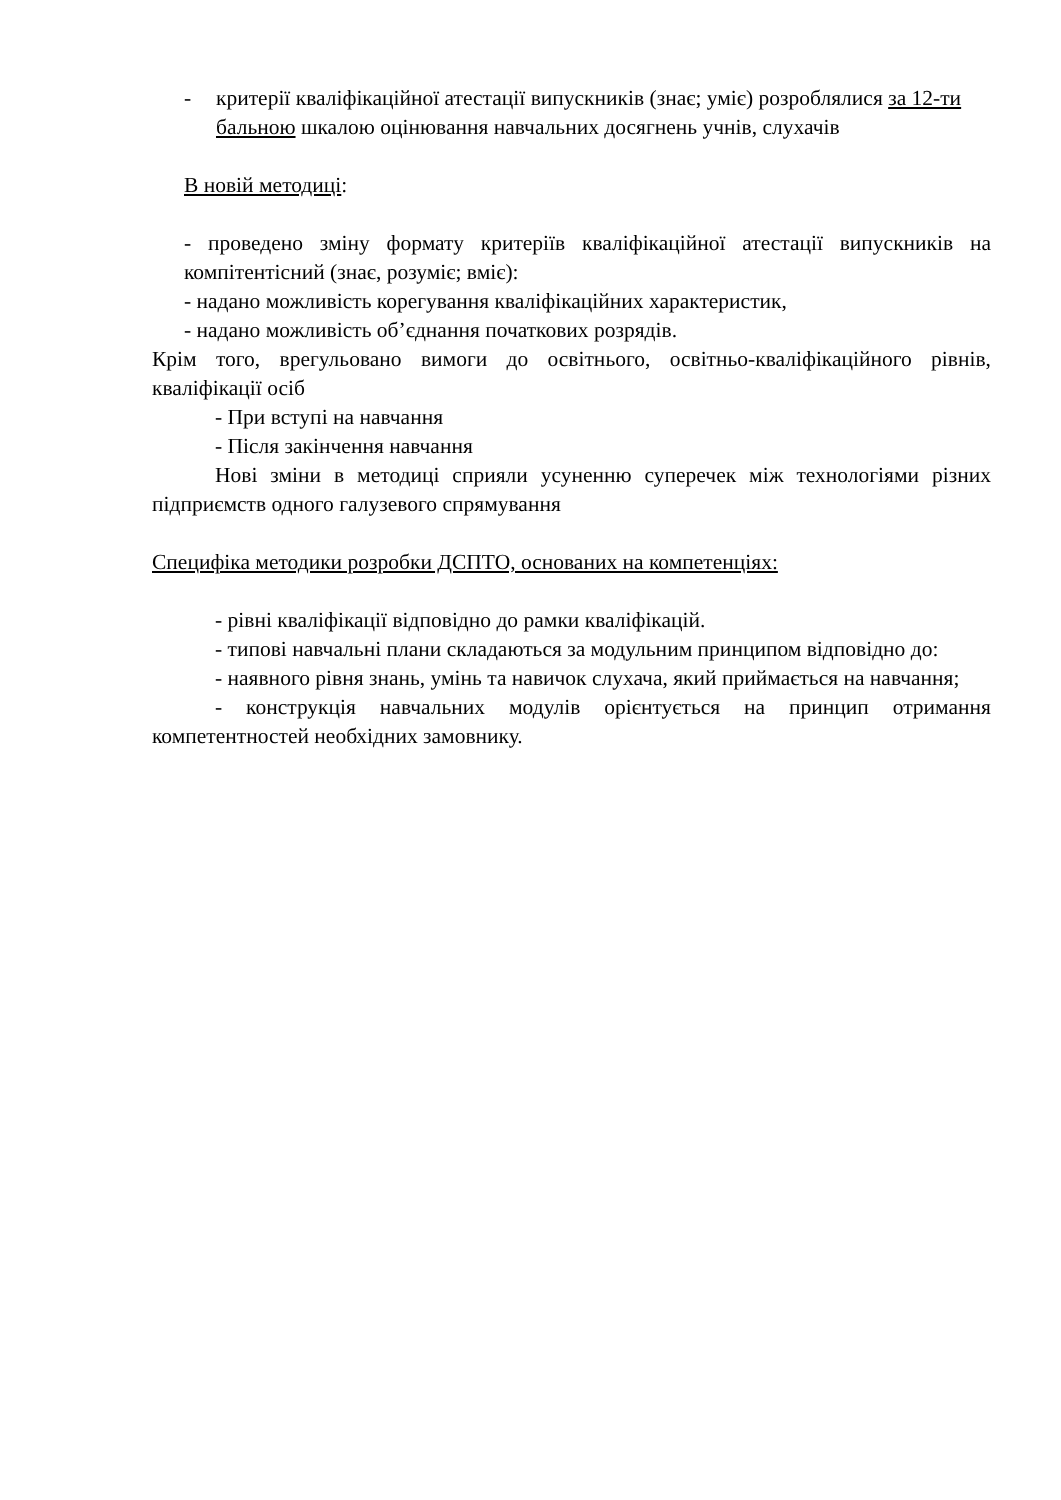- критерії кваліфікаційної атестації випускників (знає; уміє) розроблялися за 12-ти бальною шкалою оцінювання навчальних досягнень учнів, слухачів
В новій методиці:
- проведено зміну формату критеріїв кваліфікаційної атестації випускників на компітентісний (знає, розуміє; вміє):
- надано можливість корегування кваліфікаційних характеристик,
- надано можливість об’єднання початкових розрядів.
Крім того, врегульовано вимоги до освітнього, освітньо-кваліфікаційного рівнів, кваліфікації осіб
- При вступі на навчання
- Після закінчення навчання
Нові зміни в методиці сприяли усуненню суперечек між технологіями різних підприємств одного галузевого спрямування
Специфіка методики розробки ДСПТО, основаних на компетенціях:
- рівні кваліфікації відповідно до рамки кваліфікацій.
- типові навчальні плани складаються за модульним принципом відповідно до:
- наявного рівня знань, умінь та навичок слухача, який приймається на навчання;
- конструкція навчальних модулів орієнтується на принцип отримання компетентностей необхідних замовнику.